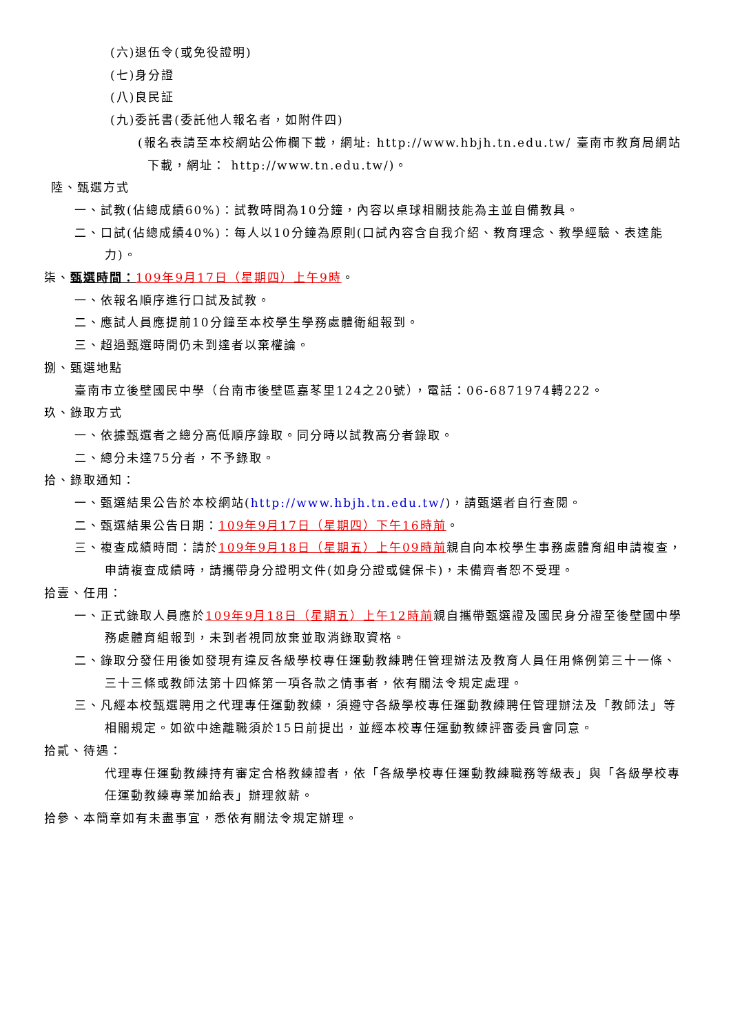(六)退伍令(或免役證明)
(七)身分證
(八)良民証
(九)委託書(委託他人報名者，如附件四)
(報名表請至本校網站公佈欄下載，網址: http://www.hbjh.tn.edu.tw/ 臺南市教育局網站下載，網址： http://www.tn.edu.tw/)。
陸、甄選方式
一、試教(佔總成績60%)：試教時間為10分鐘，內容以桌球相關技能為主並自備教具。
二、口試(佔總成績40%)：每人以10分鐘為原則(口試內容含自我介紹、教育理念、教學經驗、表達能力)。
柒、甄選時間：109年9月17日（星期四）上午9時。
一、依報名順序進行口試及試教。
二、應試人員應提前10分鐘至本校學生學務處體衛組報到。
三、超過甄選時間仍未到達者以棄權論。
捌、甄選地點
臺南市立後壁國民中學（台南市後壁區嘉苳里124之20號），電話：06-6871974轉222。
玖、錄取方式
一、依據甄選者之總分高低順序錄取。同分時以試教高分者錄取。
二、總分未達75分者，不予錄取。
拾、錄取通知：
一、甄選結果公告於本校網站(http://www.hbjh.tn.edu.tw/)，請甄選者自行查閱。
二、甄選結果公告日期：109年9月17日（星期四）下午16時前。
三、複查成績時間：請於109年9月18日（星期五）上午09時前親自向本校學生事務處體育組申請複查，申請複查成績時，請攜帶身分證明文件(如身分證或健保卡)，未備齊者恕不受理。
拾壹、任用：
一、正式錄取人員應於109年9月18日（星期五）上午12時前親自攜帶甄選證及國民身分證至後壁國中學務處體育組報到，未到者視同放棄並取消錄取資格。
二、錄取分發任用後如發現有違反各級學校專任運動教練聘任管理辦法及教育人員任用條例第三十一條、三十三條或教師法第十四條第一項各款之情事者，依有關法令規定處理。
三、凡經本校甄選聘用之代理專任運動教練，須遵守各級學校專任運動教練聘任管理辦法及「教師法」等相關規定。如欲中途離職須於15日前提出，並經本校專任運動教練評審委員會同意。
拾貳、待遇：
代理專任運動教練持有審定合格教練證者，依「各級學校專任運動教練職務等級表」與「各級學校專任運動教練專業加給表」辦理敘薪。
拾參、本簡章如有未盡事宜，悉依有關法令規定辦理。